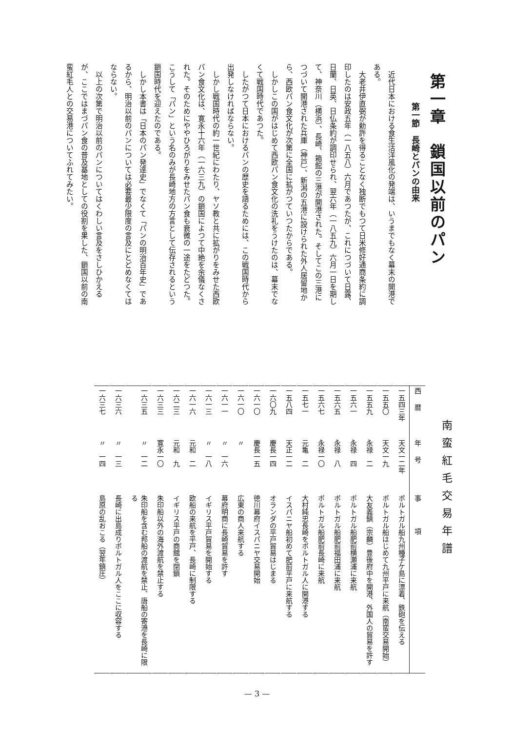第一章　鎖国以前のパン
第一節　長崎とパンの由来
近代日本における食生活洋風化の発端は、いうまでもなく幕末の開港である。
大老井伊直弼が勅許を得ることなく独断でもつて日米修好通商条約に調印したのは安政五年（一八五八）六月であつたが、これにつづいて日露、日蘭、日英、日仏条約が調印せられ、翌六年（一八五九）六月一日を期して、神奈川（横浜）、長崎、箱館の三港が開港された。そしてこの三港につづいて開港された兵庫（神戸）、新潟の五港に設けられた外人居留地から、西欧パン食文化が次第に全国に拡がつていつたからである。
しかしこの国がはじめて西欧パン食文化の洗礼をうけたのは、幕末でなくて戦国時代であつた。
したがつて日本におけるパンの歴史を語るためには、この戦国時代から出発しなければならない。
しかし戦国時代の約一世紀にわたり、ヤソ教と共に拡がりをみせた西欧パン食文化は、寛永十六年（一六三九）の鎖国によつて中絶を余儀なくされた。そのためにややひろがりをみせたパン食も衰微の一途をたどつた。こうして「パン」という名のみが長崎地方の方言として伝存されるという鎖国時代を迎えたのである。
しかし本書は「日本のパン発達史」でなくて「パンの明治百年史」であるから、明治以前のパンについては必要最少限度の言及にとどめなくてはならない。
以上の次第で明治以前のパンについてはくわしい言及をさしひかえるが、ここではまづパン食の普及基地としての役割を果した、鎖国以前の南蛮紅毛人との交易港についてふれてみたい。
南蛮紅毛交易年譜
| 西暦 | 年号 | 事 項 |
| --- | --- | --- |
| 一五四三年 | 天文一二年 | ポルトガル船九州種子ケ島に漂着、鉄砲を伝える |
| 一五五〇 | 天文一九 | ポルトガル船はじめて九州平戸に来航（南蛮交易開始） |
| 一五五九 | 永禄 二 | 大友義鎮（宗麟）豊後府中を開港、外国人の貿易を許す |
| 一五六一 | 永禄 四 | ポルトガル船肥前横瀬浦に来航 |
| 一五六五 | 永禄 八 | ポルトガル船肥前福田浦に来航 |
| 一五六七 | 永禄一〇 | ポルトガル船肥前長崎に来航 |
| 一五七一 | 元亀 二 | 大村純忠長崎をポルトガル人に開港する |
| 一五八四 | 天正一二 | イスパニヤ船初めて肥前平戸に来航する |
| 一六〇九 | 慶長一四 | オランダの平戸貿易はじまる |
| 一六一〇 | 慶長一五 | 徳川幕府イスパニヤ交易開始 |
| 一六一〇 | 〃 | 広東の商人来航する |
| 一六一一 | 〃 一六 | 幕府明商に長崎貿易を許す |
| 一六一三 | 〃 一八 | イギリス平戸貿易を開始する |
| 一六一六 | 元和 二 | 欧船の来航を平戸、長崎に制限する |
| 一六二三 | 元和 九 | イギリス平戸の商館を閉鎖 |
| 一六三三 | 寛永一〇 | 朱印船以外の海外渡航を禁止する |
| 一六三五 | 〃 一二 | 朱印船を含む邦船の渡航を禁止、唐船の寄港を長崎に限る |
| 一六三六 | 〃 一三 | 長崎に出島成りポルトガル人をここに収容する |
| 一六三七 | 〃 一四 | 島原の乱おこる（翌年鎮圧） |
— 3 —